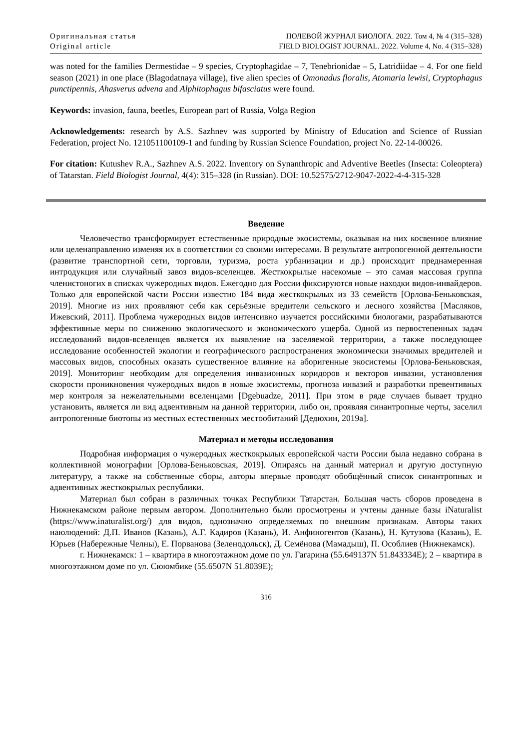Оригинальная статья
Original article
ПОЛЕВОЙ ЖУРНАЛ БИОЛОГА. 2022. Том 4, № 4 (315–328)
FIELD BIOLOGIST JOURNAL. 2022. Volume 4, No. 4 (315–328)
was noted for the families Dermestidae – 9 species, Cryptophagidae – 7, Tenebrionidae – 5, Latridiidae – 4. For one field season (2021) in one place (Blagodatnaya village), five alien species of Omonadus floralis, Atomaria lewisi, Cryptophagus punctipennis, Ahasverus advena and Alphitophagus bifasciatus were found.
Keywords: invasion, fauna, beetles, European part of Russia, Volga Region
Acknowledgements: research by A.S. Sazhnev was supported by Ministry of Education and Science of Russian Federation, project No. 121051100109-1 and funding by Russian Science Foundation, project No. 22-14-00026.
For citation: Kutushev R.A., Sazhnev A.S. 2022. Inventory on Synanthropic and Adventive Beetles (Insecta: Coleoptera) of Tatarstan. Field Biologist Journal, 4(4): 315–328 (in Russian). DOI: 10.52575/2712-9047-2022-4-4-315-328
Введение
Человечество трансформирует естественные природные экосистемы, оказывая на них косвенное влияние или целенаправленно изменяя их в соответствии со своими интересами. В результате антропогенной деятельности (развитие транспортной сети, торговли, туризма, роста урбанизации и др.) происходит преднамеренная интродукция или случайный завоз видов-вселенцев. Жесткокрылые насекомые – это самая массовая группа членистоногих в списках чужеродных видов. Ежегодно для России фиксируются новые находки видов-инвайдеров. Только для европейской части России известно 184 вида жесткокрылых из 33 семейств [Орлова-Беньковская, 2019]. Многие из них проявляют себя как серьёзные вредители сельского и лесного хозяйства [Масляков, Ижевский, 2011]. Проблема чужеродных видов интенсивно изучается российскими биологами, разрабатываются эффективные меры по снижению экологического и экономического ущерба. Одной из первостепенных задач исследований видов-вселенцев является их выявление на заселяемой территории, а также последующее исследование особенностей экологии и географического распространения экономически значимых вредителей и массовых видов, способных оказать существенное влияние на аборигенные экосистемы [Орлова-Беньковская, 2019]. Мониторинг необходим для определения инвазионных коридоров и векторов инвазии, установления скорости проникновения чужеродных видов в новые экосистемы, прогноза инвазий и разработки превентивных мер контроля за нежелательными вселенцами [Dgebuadze, 2011]. При этом в ряде случаев бывает трудно установить, является ли вид адвентивным на данной территории, либо он, проявляя синантропные черты, заселил антропогенные биотопы из местных естественных местообитаний [Дедюхин, 2019а].
Материал и методы исследования
Подробная информация о чужеродных жесткокрылых европейской части России была недавно собрана в коллективной монографии [Орлова-Беньковская, 2019]. Опираясь на данный материал и другую доступную литературу, а также на собственные сборы, авторы впервые проводят обобщённый список синантропных и адвентивных жесткокрылых республики.
Материал был собран в различных точках Республики Татарстан. Большая часть сборов проведена в Нижнекамском районе первым автором. Дополнительно были просмотрены и учтены данные базы iNaturalist (https://www.inaturalist.org/) для видов, однозначно определяемых по внешним признакам. Авторы таких наюлюдений: Д.П. Иванов (Казань), А.Г. Кадиров (Казань), И. Анфиногентов (Казань), Н. Кутузова (Казань), Е. Юрьев (Набережные Челны), Е. Порванова (Зеленодольск), Д. Семёнова (Мамадыш), П. Особлиев (Нижнекамск).
г. Нижнекамск: 1 – квартира в многоэтажном доме по ул. Гагарина (55.649137N 51.843334E); 2 – квартира в многоэтажном доме по ул. Сююмбике (55.6507N 51.8039E);
316